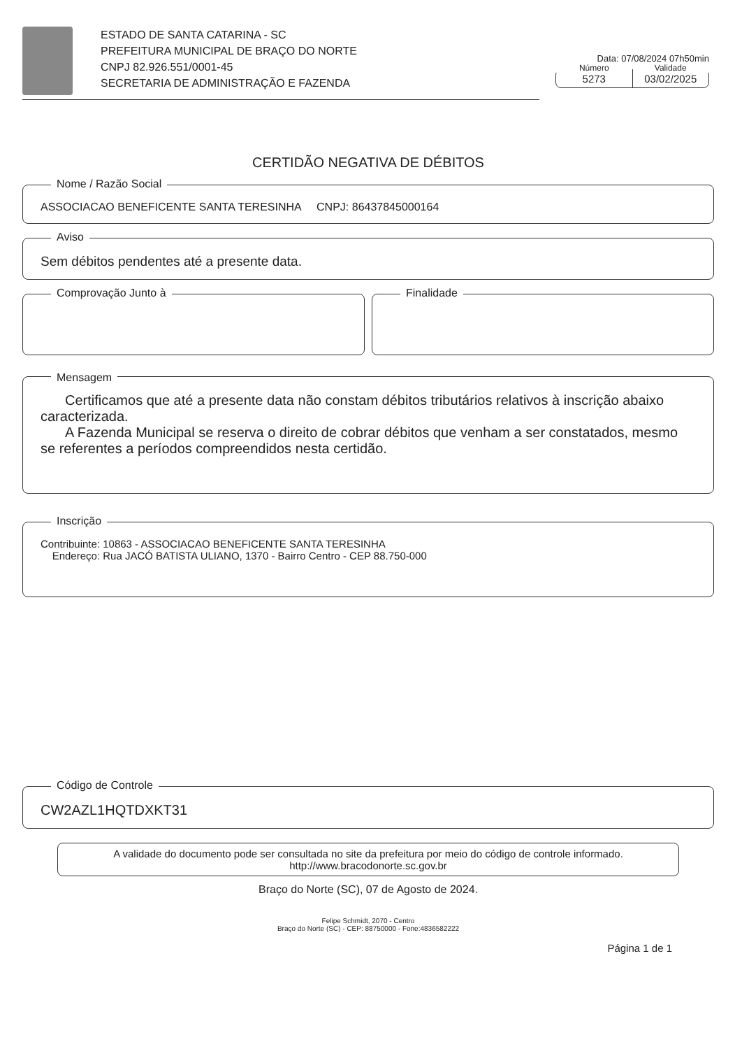ESTADO DE SANTA CATARINA - SC
PREFEITURA MUNICIPAL DE BRAÇO DO NORTE
CNPJ 82.926.551/0001-45
SECRETARIA DE ADMINISTRAÇÃO E FAZENDA
Data: 07/08/2024 07h50min
Número
5273
Validade
03/02/2025
CERTIDÃO NEGATIVA DE DÉBITOS
Nome / Razão Social
ASSOCIACAO BENEFICENTE SANTA TERESINHA CNPJ: 86437845000164
Aviso
Sem débitos pendentes até a presente data.
Comprovação Junto à
Finalidade
Mensagem
Certificamos que até a presente data não constam débitos tributários relativos à inscrição abaixo caracterizada.
A Fazenda Municipal se reserva o direito de cobrar débitos que venham a ser constatados, mesmo se referentes a períodos compreendidos nesta certidão.
Inscrição
Contribuinte: 10863 - ASSOCIACAO BENEFICENTE SANTA TERESINHA
Endereço: Rua JACÓ BATISTA ULIANO, 1370 - Bairro Centro - CEP 88.750-000
Código de Controle
CW2AZL1HQTDXKT31
A validade do documento pode ser consultada no site da prefeitura por meio do código de controle informado.
http://www.bracodonorte.sc.gov.br
Braço do Norte (SC), 07 de Agosto de 2024.
Felipe Schmidt, 2070 - Centro
Braço do Norte (SC) - CEP: 88750000 - Fone:4836582222
Página 1 de 1